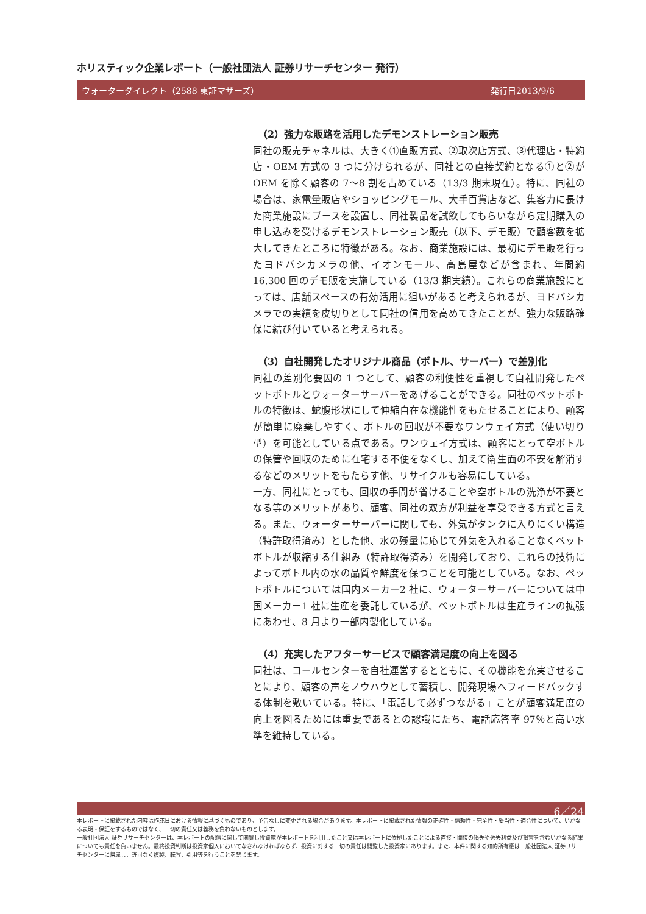ホリスティック企業レポート（一般社団法人 証券リサーチセンター 発行）
ウォーターダイレクト（2588 東証マザーズ） 発行日2013/9/6
（2）強力な販路を活用したデモンストレーション販売
同社の販売チャネルは、大きく①直販方式、②取次店方式、③代理店・特約店・OEM 方式の 3 つに分けられるが、同社との直接契約となる①と②が OEM を除く顧客の 7～8 割を占めている（13/3 期末現在）。特に、同社の場合は、家電量販店やショッピングモール、大手百貨店など、集客力に長けた商業施設にブースを設置し、同社製品を試飲してもらいながら定期購入の申し込みを受けるデモンストレーション販売（以下、デモ販）で顧客数を拡大してきたところに特徴がある。なお、商業施設には、最初にデモ販を行ったヨドバシカメラの他、イオンモール、高島屋などが含まれ、年間約 16,300 回のデモ販を実施している（13/3 期実績）。これらの商業施設にとっては、店舗スペースの有効活用に狙いがあると考えられるが、ヨドバシカメラでの実績を皮切りとして同社の信用を高めてきたことが、強力な販路確保に結び付いていると考えられる。
（3）自社開発したオリジナル商品（ボトル、サーバー）で差別化
同社の差別化要因の 1 つとして、顧客の利便性を重視して自社開発したペットボトルとウォーターサーバーをあげることができる。同社のペットボトルの特徴は、蛇腹形状にして伸縮自在な機能性をもたせることにより、顧客が簡単に廃棄しやすく、ボトルの回収が不要なワンウェイ方式（使い切り型）を可能としている点である。ワンウェイ方式は、顧客にとって空ボトルの保管や回収のために在宅する不便をなくし、加えて衛生面の不安を解消するなどのメリットをもたらす他、リサイクルも容易にしている。
一方、同社にとっても、回収の手間が省けることや空ボトルの洗浄が不要となる等のメリットがあり、顧客、同社の双方が利益を享受できる方式と言える。また、ウォーターサーバーに関しても、外気がタンクに入りにくい構造（特許取得済み）とした他、水の残量に応じて外気を入れることなくペットボトルが収縮する仕組み（特許取得済み）を開発しており、これらの技術によってボトル内の水の品質や鮮度を保つことを可能としている。なお、ペットボトルについては国内メーカー2 社に、ウォーターサーバーについては中国メーカー1 社に生産を委託しているが、ペットボトルは生産ラインの拡張にあわせ、8 月より一部内製化している。
（4）充実したアフターサービスで顧客満足度の向上を図る
同社は、コールセンターを自社運営するとともに、その機能を充実させることにより、顧客の声をノウハウとして蓄積し、開発現場へフィードバックする体制を敷いている。特に、「電話して必ずつながる」ことが顧客満足度の向上を図るためには重要であるとの認識にたち、電話応答率 97％と高い水準を維持している。
6／24
本レポートに掲載された内容は作成日における情報に基づくものであり、予告なしに変更される場合があります。本レポートに掲載された情報の正確性・信頼性・完全性・妥当性・適合性について、いかなる表明・保証をするものではなく、一切の責任又は義務を負わないものとします。
一般社団法人 証券リサーチセンターは、本レポートの配信に関して閲覧し投資家が本レポートを利用したこと又は本レポートに依拠したことによる直接・間接の損失や逸失利益及び損害を含むいかなる結果についても責任を負いません。最終投資判断は投資家個人においてなされなければならず、投資に対する一切の責任は閲覧した投資家にあります。また、本件に関する知的所有権は一般社団法人 証券リサーチセンターに帰属し、許可なく複製、転写、引用等を行うことを禁じます。